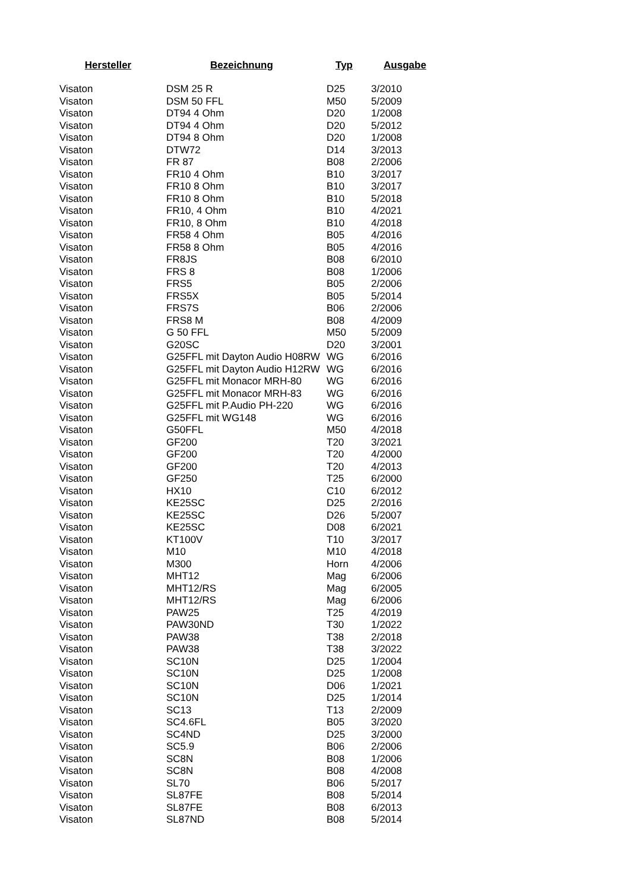| Hersteller | Bezeichnung | Typ | Ausgabe |
| --- | --- | --- | --- |
| Visaton | DSM 25 R | D25 | 3/2010 |
| Visaton | DSM 50 FFL | M50 | 5/2009 |
| Visaton | DT94 4 Ohm | D20 | 1/2008 |
| Visaton | DT94 4 Ohm | D20 | 5/2012 |
| Visaton | DT94 8 Ohm | D20 | 1/2008 |
| Visaton | DTW72 | D14 | 3/2013 |
| Visaton | FR 87 | B08 | 2/2006 |
| Visaton | FR10 4 Ohm | B10 | 3/2017 |
| Visaton | FR10 8 Ohm | B10 | 3/2017 |
| Visaton | FR10 8 Ohm | B10 | 5/2018 |
| Visaton | FR10, 4 Ohm | B10 | 4/2021 |
| Visaton | FR10, 8 Ohm | B10 | 4/2018 |
| Visaton | FR58 4 Ohm | B05 | 4/2016 |
| Visaton | FR58 8 Ohm | B05 | 4/2016 |
| Visaton | FR8JS | B08 | 6/2010 |
| Visaton | FRS 8 | B08 | 1/2006 |
| Visaton | FRS5 | B05 | 2/2006 |
| Visaton | FRS5X | B05 | 5/2014 |
| Visaton | FRS7S | B06 | 2/2006 |
| Visaton | FRS8 M | B08 | 4/2009 |
| Visaton | G 50 FFL | M50 | 5/2009 |
| Visaton | G20SC | D20 | 3/2001 |
| Visaton | G25FFL mit Dayton Audio H08RW | WG | 6/2016 |
| Visaton | G25FFL mit Dayton Audio H12RW | WG | 6/2016 |
| Visaton | G25FFL mit Monacor MRH-80 | WG | 6/2016 |
| Visaton | G25FFL mit Monacor MRH-83 | WG | 6/2016 |
| Visaton | G25FFL mit P.Audio PH-220 | WG | 6/2016 |
| Visaton | G25FFL mit WG148 | WG | 6/2016 |
| Visaton | G50FFL | M50 | 4/2018 |
| Visaton | GF200 | T20 | 3/2021 |
| Visaton | GF200 | T20 | 4/2000 |
| Visaton | GF200 | T20 | 4/2013 |
| Visaton | GF250 | T25 | 6/2000 |
| Visaton | HX10 | C10 | 6/2012 |
| Visaton | KE25SC | D25 | 2/2016 |
| Visaton | KE25SC | D26 | 5/2007 |
| Visaton | KE25SC | D08 | 6/2021 |
| Visaton | KT100V | T10 | 3/2017 |
| Visaton | M10 | M10 | 4/2018 |
| Visaton | M300 | Horn | 4/2006 |
| Visaton | MHT12 | Mag | 6/2006 |
| Visaton | MHT12/RS | Mag | 6/2005 |
| Visaton | MHT12/RS | Mag | 6/2006 |
| Visaton | PAW25 | T25 | 4/2019 |
| Visaton | PAW30ND | T30 | 1/2022 |
| Visaton | PAW38 | T38 | 2/2018 |
| Visaton | PAW38 | T38 | 3/2022 |
| Visaton | SC10N | D25 | 1/2004 |
| Visaton | SC10N | D25 | 1/2008 |
| Visaton | SC10N | D06 | 1/2021 |
| Visaton | SC10N | D25 | 1/2014 |
| Visaton | SC13 | T13 | 2/2009 |
| Visaton | SC4.6FL | B05 | 3/2020 |
| Visaton | SC4ND | D25 | 3/2000 |
| Visaton | SC5.9 | B06 | 2/2006 |
| Visaton | SC8N | B08 | 1/2006 |
| Visaton | SC8N | B08 | 4/2008 |
| Visaton | SL70 | B06 | 5/2017 |
| Visaton | SL87FE | B08 | 5/2014 |
| Visaton | SL87FE | B08 | 6/2013 |
| Visaton | SL87ND | B08 | 5/2014 |